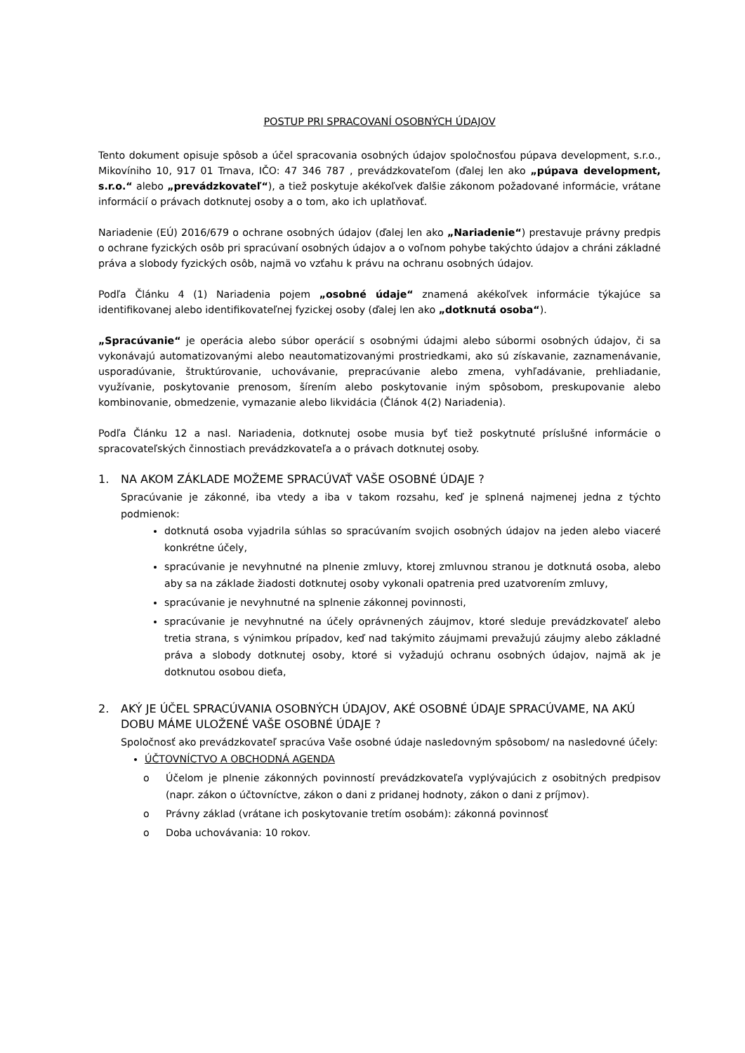POSTUP PRI SPRACOVANÍ OSOBNÝCH ÚDAJOV
Tento dokument opisuje spôsob a účel spracovania osobných údajov spoločnosťou púpava development, s.r.o., Mikovíniho 10, 917 01 Trnava, IČO: 47 346 787 , prevádzkovateľom (ďalej len ako „púpava development, s.r.o.“ alebo „prevádzkovateľ“), a tiež poskytuje akékoľvek ďalšie zákonom požadované informácie, vrátane informácií o právach dotknutej osoby a o tom, ako ich uplatňovať.
Nariadenie (EÚ) 2016/679 o ochrane osobných údajov (ďalej len ako „Nariadenie“) prestavuje právny predpis o ochrane fyzických osôb pri spracúvaní osobných údajov a o voľnom pohybe takýchto údajov a chráni základné práva a slobody fyzických osôb, najmä vo vzťahu k právu na ochranu osobných údajov.
Podľa Článku 4 (1) Nariadenia pojem „osobné údaje“ znamená akékoľvek informácie týkajúce sa identifikovanej alebo identifikovateľnej fyzickej osoby (ďalej len ako „dotknutá osoba“).
„Spracúvanie“ je operácia alebo súbor operácií s osobnými údajmi alebo súbormi osobných údajov, či sa vykonávajú automatizovanými alebo neautomatizovanými prostriedkami, ako sú získavanie, zaznamenávanie, usporadúvanie, štruktúrovanie, uchovávanie, prepracúvanie alebo zmena, vyhľadávanie, prehliadanie, využívanie, poskytovanie prenosom, šírením alebo poskytovanie iným spôsobom, preskupovanie alebo kombinovanie, obmedzenie, vymazanie alebo likvidácia (Článok 4(2) Nariadenia).
Podľa Článku 12 a nasl. Nariadenia, dotknutej osobe musia byť tiež poskytnuté príslušné informácie o spracovateľských činnostiach prevádzkovateľa a o právach dotknutej osoby.
1. NA AKOM ZÁKLADE MOŽEME SPRACÚVAŤ VAŠE OSOBNÉ ÚDAJE ?
Spracúvanie je zákonné, iba vtedy a iba v takom rozsahu, keď je splnená najmenej jedna z týchto podmienok:
dotknutá osoba vyjadrila súhlas so spracúvaním svojich osobných údajov na jeden alebo viaceré konkrétne účely,
spracúvanie je nevyhnutné na plnenie zmluvy, ktorej zmluvnou stranou je dotknutá osoba, alebo aby sa na základe žiadosti dotknutej osoby vykonali opatrenia pred uzatvorením zmluvy,
spracúvanie je nevyhnutné na splnenie zákonnej povinnosti,
spracúvanie je nevyhnutné na účely oprávnených záujmov, ktoré sleduje prevádzkovateľ alebo tretia strana, s výnimkou prípadov, keď nad takýmito záujmami prevažujú záujmy alebo základné práva a slobody dotknutej osoby, ktoré si vyžadujú ochranu osobných údajov, najmä ak je dotknutou osobou dieťa,
2. AKÝ JE ÚČEL SPRACÚVANIA OSOBNÝCH ÚDAJOV, AKÉ OSOBNÉ ÚDAJE SPRACÚVAME, NA AKÚ DOBU MÁME ULOŽENÉ VAŠE OSOBNÉ ÚDAJE ?
Spoločnosť ako prevádzkovateľ spracúva Vaše osobné údaje nasledovným spôsobom/ na nasledovné účely:
ÚČTOVNÍCTVO A OBCHODNÁ AGENDA
o Účelom je plnenie zákonných povinností prevádzkovateľa vyplývajúcich z osobitných predpisov (napr. zákon o účtovníctve, zákon o dani z pridanej hodnoty, zákon o dani z príjmov).
o Právny základ (vrátane ich poskytovanie tretím osobám): zákonná povinnosť
o Doba uchovávania: 10 rokov.